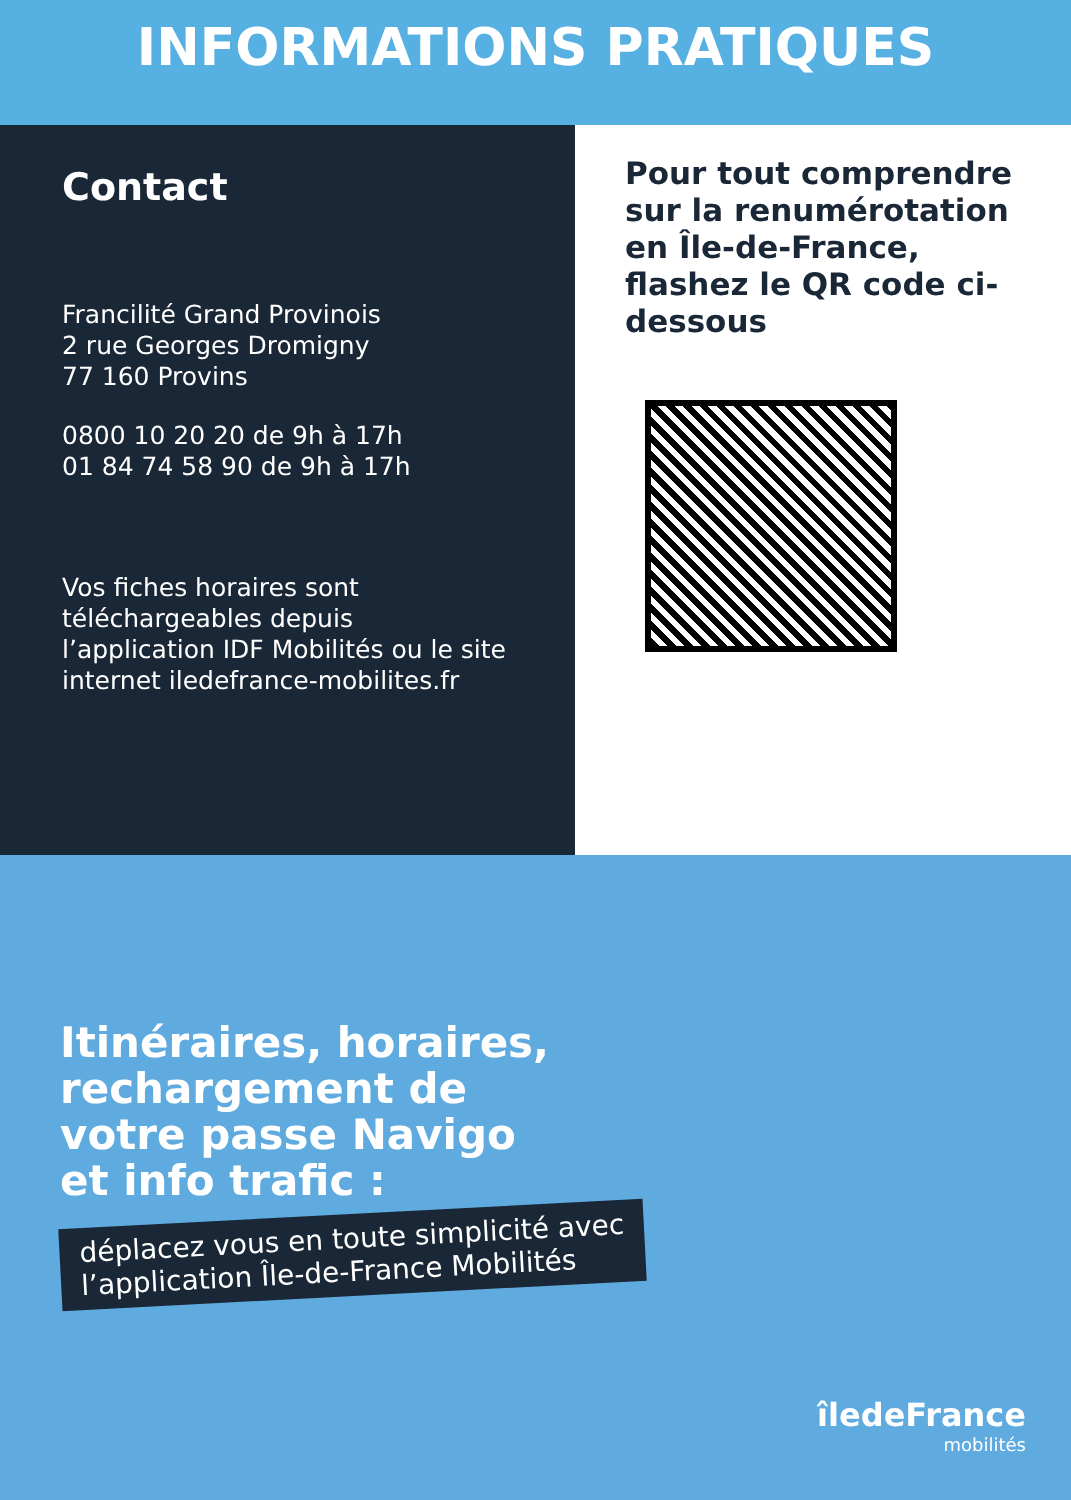INFORMATIONS PRATIQUES
Contact
Francilité Grand Provinois
2 rue Georges Dromigny
77 160 Provins
0800 10 20 20 de 9h à 17h
01 84 74 58 90 de 9h à 17h
Vos fiches horaires sont téléchargeables depuis l’application IDF Mobilités ou le site internet iledefrance-mobilites.fr
Pour tout comprendre sur la renumérotation en Île-de-France, flashez le QR code ci-dessous
Itinéraires, horaires,
rechargement de
votre passe Navigo
et info trafic :
déplacez vous en toute simplicité avec
l’application Île-de-France Mobilités
îledeFrance
mobilités